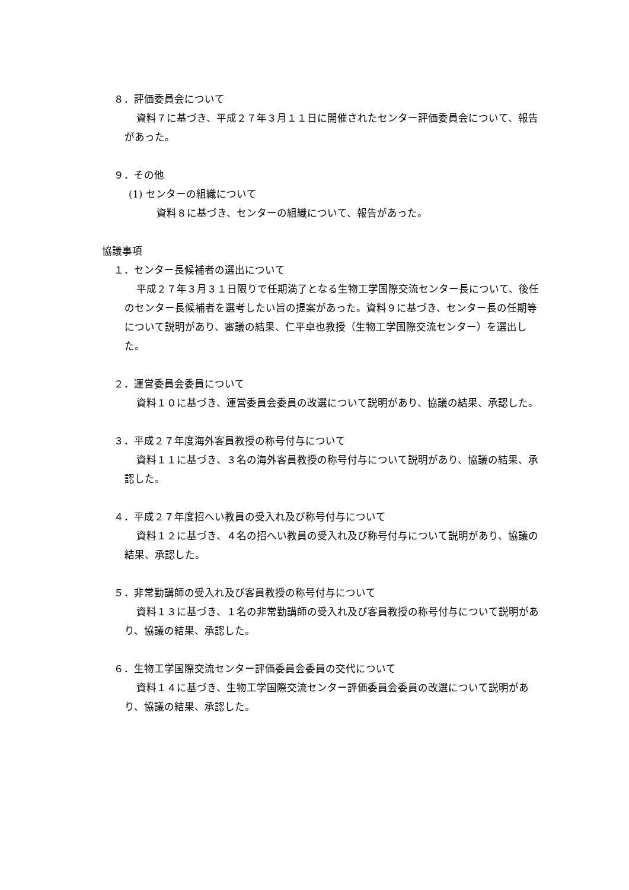８．評価委員会について
資料７に基づき、平成２７年３月１１日に開催されたセンター評価委員会について、報告があった。
９．その他
(1) センターの組織について
資料８に基づき、センターの組織について、報告があった。
協議事項
１．センター長候補者の選出について
平成２７年３月３１日限りで任期満了となる生物工学国際交流センター長について、後任のセンター長候補者を選考したい旨の提案があった。資料９に基づき、センター長の任期等について説明があり、審議の結果、仁平卓也教授（生物工学国際交流センター）を選出した。
２．運営委員会委員について
資料１０に基づき、運営委員会委員の改選について説明があり、協議の結果、承認した。
３．平成２７年度海外客員教授の称号付与について
資料１１に基づき、３名の海外客員教授の称号付与について説明があり、協議の結果、承認した。
４．平成２７年度招へい教員の受入れ及び称号付与について
資料１２に基づき、４名の招へい教員の受入れ及び称号付与について説明があり、協議の結果、承認した。
５．非常勤講師の受入れ及び客員教授の称号付与について
資料１３に基づき、１名の非常勤講師の受入れ及び客員教授の称号付与について説明があり、協議の結果、承認した。
６．生物工学国際交流センター評価委員会委員の交代について
資料１４に基づき、生物工学国際交流センター評価委員会委員の改選について説明があり、協議の結果、承認した。